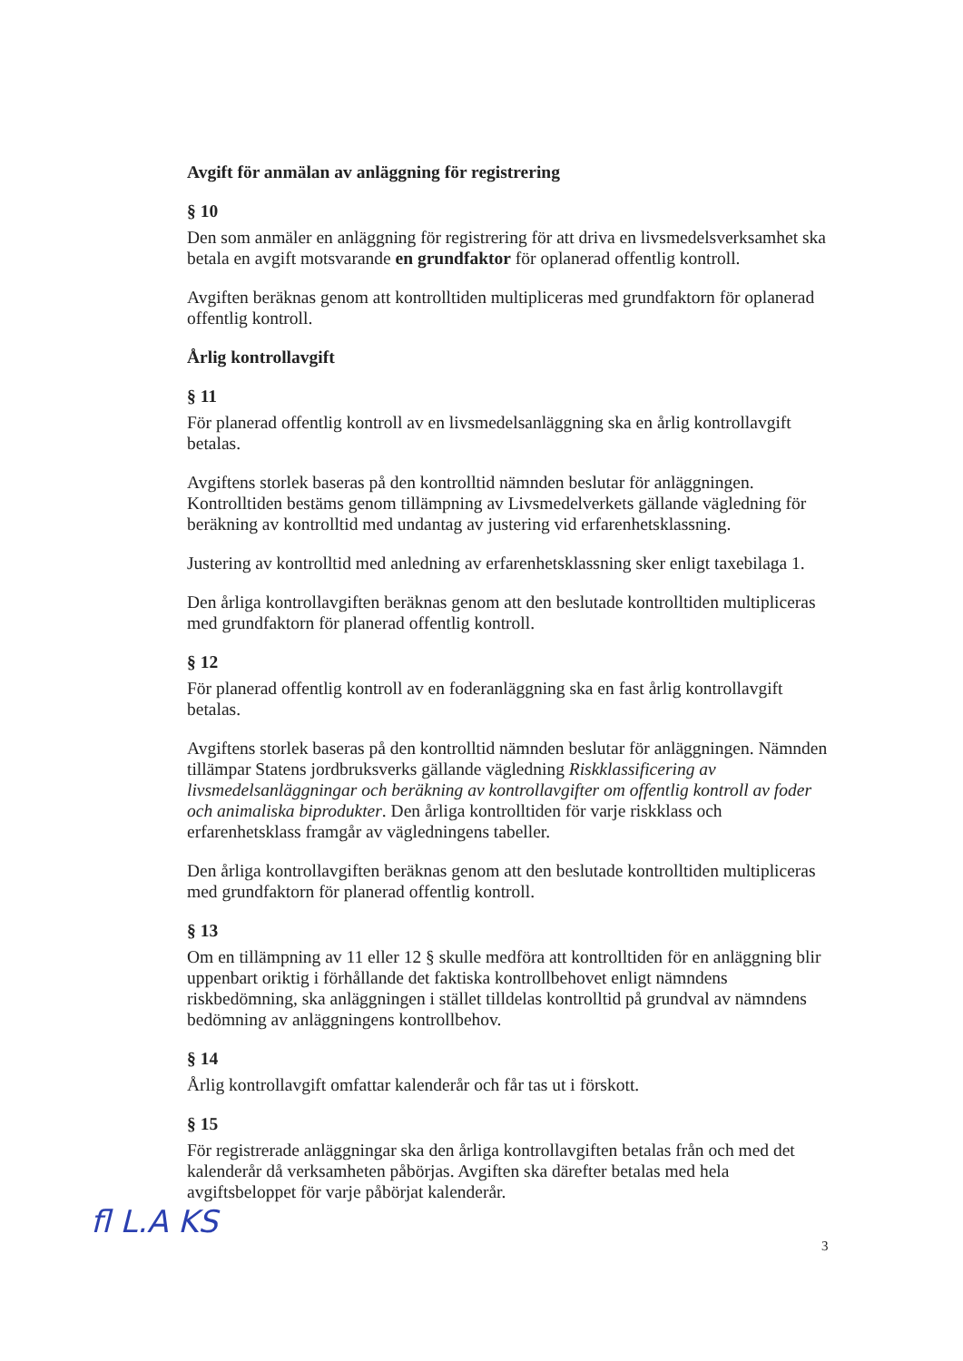Avgift för anmälan av anläggning för registrering
§ 10
Den som anmäler en anläggning för registrering för att driva en livsmedelsverksamhet ska betala en avgift motsvarande en grundfaktor för oplanerad offentlig kontroll.
Avgiften beräknas genom att kontrolltiden multipliceras med grundfaktorn för oplanerad offentlig kontroll.
Årlig kontrollavgift
§ 11
För planerad offentlig kontroll av en livsmedelsanläggning ska en årlig kontrollavgift betalas.
Avgiftens storlek baseras på den kontrolltid nämnden beslutar för anläggningen. Kontrolltiden bestäms genom tillämpning av Livsmedelverkets gällande vägledning för beräkning av kontrolltid med undantag av justering vid erfarenhetsklassning.
Justering av kontrolltid med anledning av erfarenhetsklassning sker enligt taxebilaga 1.
Den årliga kontrollavgiften beräknas genom att den beslutade kontrolltiden multipliceras med grundfaktorn för planerad offentlig kontroll.
§ 12
För planerad offentlig kontroll av en foderanläggning ska en fast årlig kontrollavgift betalas.
Avgiftens storlek baseras på den kontrolltid nämnden beslutar för anläggningen. Nämnden tillämpar Statens jordbruksverks gällande vägledning Riskklassificering av livsmedelsanläggningar och beräkning av kontrollavgifter om offentlig kontroll av foder och animaliska biprodukter. Den årliga kontrolltiden för varje riskklass och erfarenhetsklass framgår av vägledningens tabeller.
Den årliga kontrollavgiften beräknas genom att den beslutade kontrolltiden multipliceras med grundfaktorn för planerad offentlig kontroll.
§ 13
Om en tillämpning av 11 eller 12 § skulle medföra att kontrolltiden för en anläggning blir uppenbart oriktig i förhållande det faktiska kontrollbehovet enligt nämndens riskbedömning, ska anläggningen i stället tilldelas kontrolltid på grundval av nämndens bedömning av anläggningens kontrollbehov.
§ 14
Årlig kontrollavgift omfattar kalenderår och får tas ut i förskott.
§ 15
För registrerade anläggningar ska den årliga kontrollavgiften betalas från och med det kalenderår då verksamheten påbörjas. Avgiften ska därefter betalas med hela avgiftsbeloppet för varje påbörjat kalenderår.
fl L.A KS 3